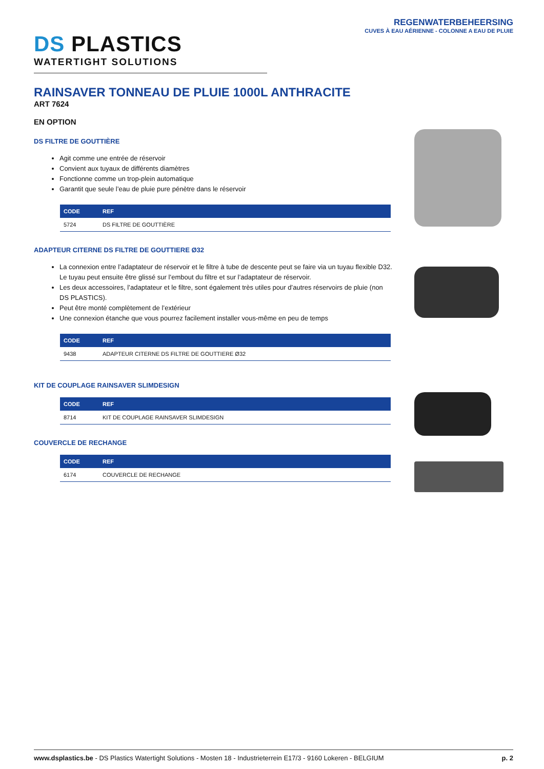REGENWATERBEHEERSING
CUVES À EAU AÉRIENNE - COLONNE A EAU DE PLUIE
DS PLASTICS
WATERTIGHT SOLUTIONS
RAINSAVER TONNEAU DE PLUIE 1000L ANTHRACITE
ART 7624
EN OPTION
DS FILTRE DE GOUTTIÈRE
Agit comme une entrée de réservoir
Convient aux tuyaux de différents diamètres
Fonctionne comme un trop-plein automatique
Garantit que seule l’eau de pluie pure pénètre dans le réservoir
| CODE | REF |
| --- | --- |
| 5724 | DS FILTRE DE GOUTTIÈRE |
ADAPTEUR CITERNE DS FILTRE DE GOUTTIERE Ø32
La connexion entre l’adaptateur de réservoir et le filtre à tube de descente peut se faire via un tuyau flexible D32. Le tuyau peut ensuite être glissé sur l’embout du filtre et sur l’adaptateur de réservoir.
Les deux accessoires, l’adaptateur et le filtre, sont également très utiles pour d’autres réservoirs de pluie (non DS PLASTICS).
Peut être monté complètement de l’extérieur
Une connexion étanche que vous pourrez facilement installer vous-même en peu de temps
| CODE | REF |
| --- | --- |
| 9438 | ADAPTEUR CITERNE DS FILTRE DE GOUTTIERE Ø32 |
KIT DE COUPLAGE RAINSAVER SLIMDESIGN
| CODE | REF |
| --- | --- |
| 8714 | KIT DE COUPLAGE RAINSAVER SLIMDESIGN |
COUVERCLE DE RECHANGE
| CODE | REF |
| --- | --- |
| 6174 | COUVERCLE DE RECHANGE |
www.dsplastics.be - DS Plastics Watertight Solutions - Mosten 18 - Industrieterrein E17/3 - 9160 Lokeren - BELGIUM
p. 2